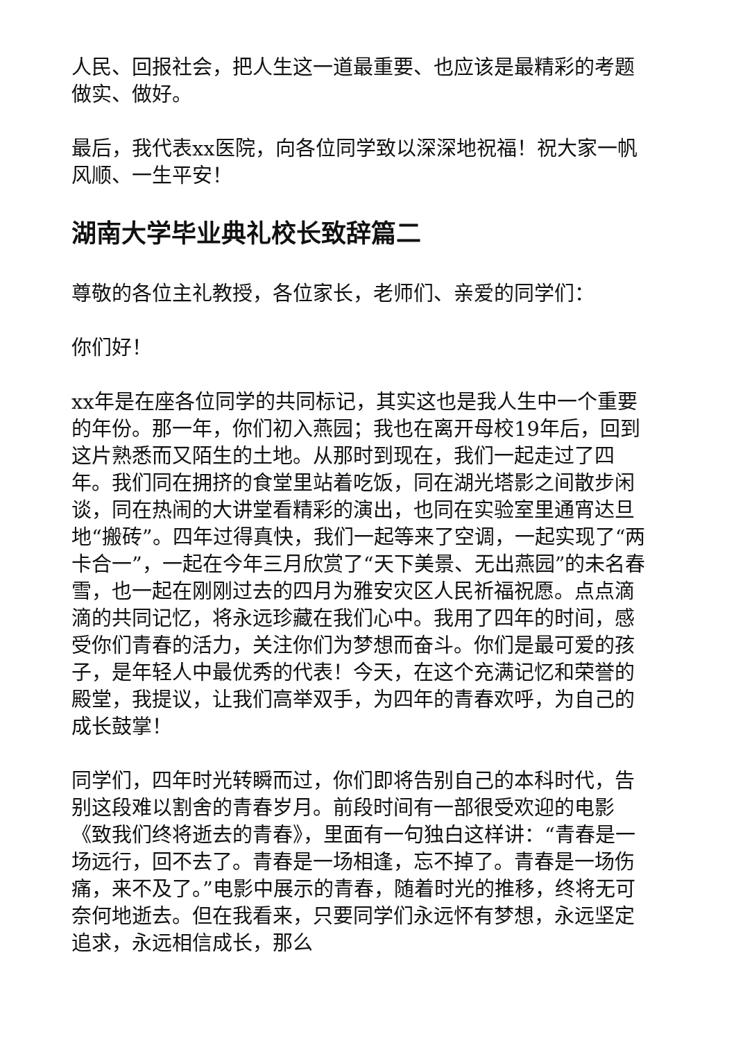人民、回报社会，把人生这一道最重要、也应该是最精彩的考题做实、做好。
最后，我代表xx医院，向各位同学致以深深地祝福！祝大家一帆风顺、一生平安！
湖南大学毕业典礼校长致辞篇二
尊敬的各位主礼教授，各位家长，老师们、亲爱的同学们：
你们好！
xx年是在座各位同学的共同标记，其实这也是我人生中一个重要的年份。那一年，你们初入燕园；我也在离开母校19年后，回到这片熟悉而又陌生的土地。从那时到现在，我们一起走过了四年。我们同在拥挤的食堂里站着吃饭，同在湖光塔影之间散步闲谈，同在热闹的大讲堂看精彩的演出，也同在实验室里通宵达旦地“搬砖”。四年过得真快，我们一起等来了空调，一起实现了“两卡合一”，一起在今年三月欣赏了“天下美景、无出燕园”的未名春雪，也一起在刚刚过去的四月为雅安灾区人民祈福祝愿。点点滴滴的共同记忆，将永远珍藏在我们心中。我用了四年的时间，感受你们青春的活力，关注你们为梦想而奋斗。你们是最可爱的孩子，是年轻人中最优秀的代表！今天，在这个充满记忆和荣誉的殿堂，我提议，让我们高举双手，为四年的青春欢呼，为自己的成长鼓掌！
同学们，四年时光转瞬而过，你们即将告别自己的本科时代，告别这段难以割舍的青春岁月。前段时间有一部很受欢迎的电影《致我们终将逝去的青春》，里面有一句独白这样讲：“青春是一场远行，回不去了。青春是一场相逢，忘不掉了。青春是一场伤痛，来不及了。”电影中展示的青春，随着时光的推移，终将无可奈何地逝去。但在我看来，只要同学们永远怀有梦想，永远坚定追求，永远相信成长，那么